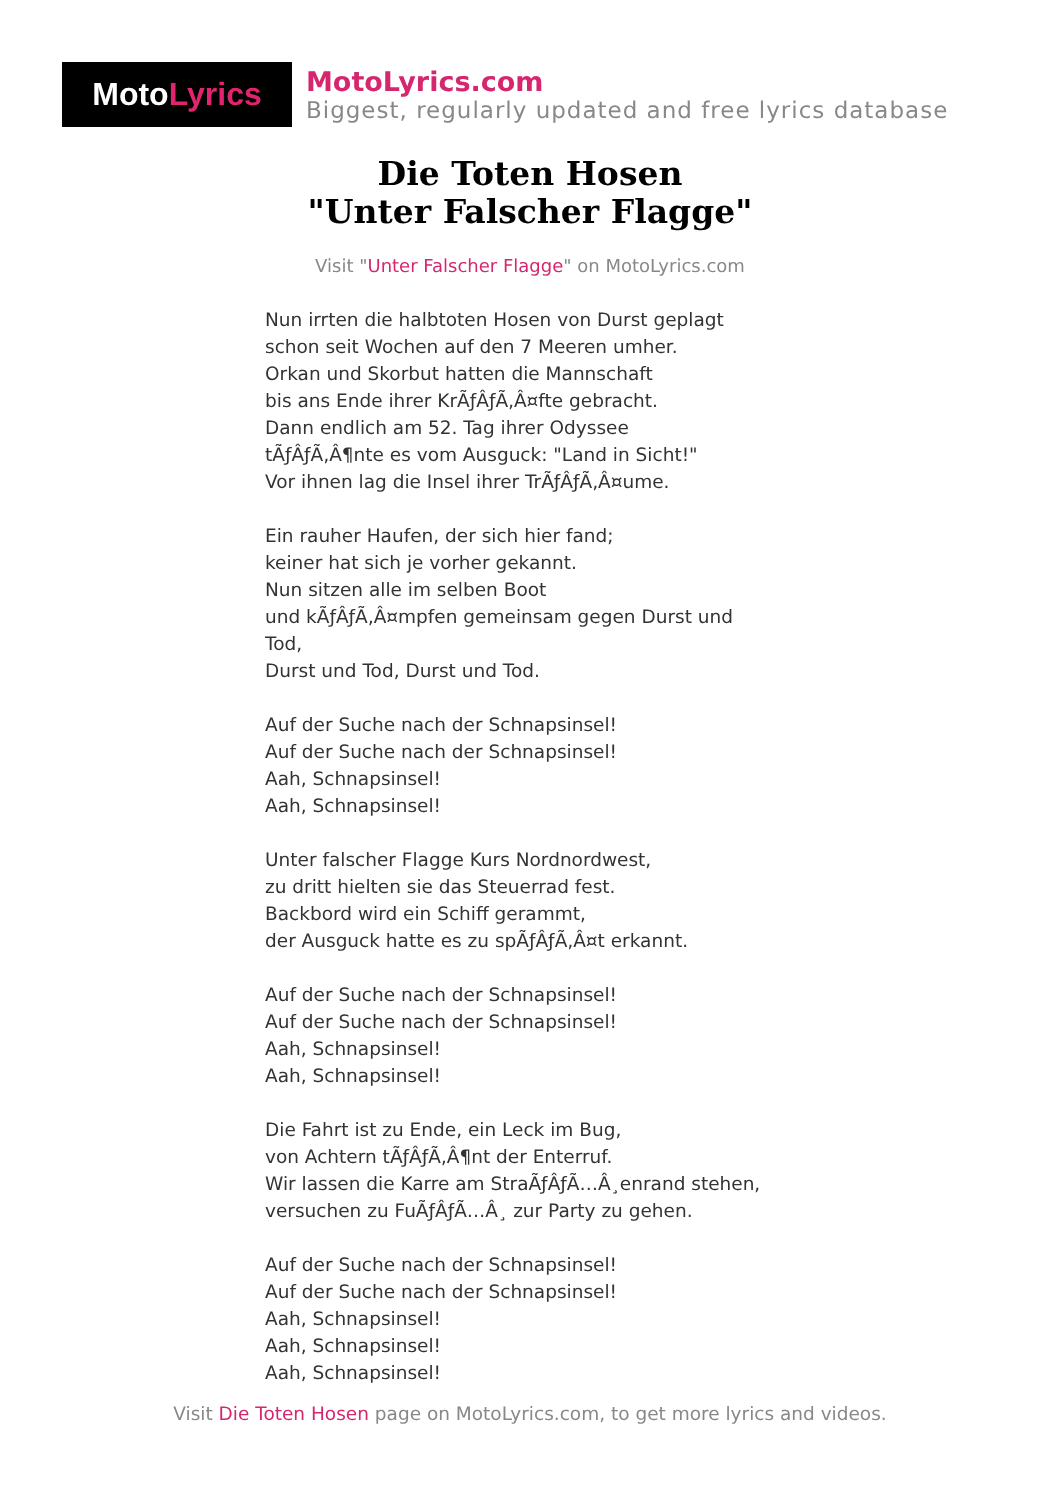Moto Lyrics
MotoLyrics.com
Biggest, regularly updated and free lyrics database
Die Toten Hosen
"Unter Falscher Flagge"
Visit "Unter Falscher Flagge" on MotoLyrics.com
Nun irrten die halbtoten Hosen von Durst geplagt
schon seit Wochen auf den 7 Meeren umher.
Orkan und Skorbut hatten die Mannschaft
bis ans Ende ihrer KrÃƒÂƒÃ‚Â¤fte gebracht.
Dann endlich am 52. Tag ihrer Odyssee
tÃƒÂƒÃ‚Â¶nte es vom Ausguck: "Land in Sicht!"
Vor ihnen lag die Insel ihrer TrÃƒÂƒÃ‚Â¤ume.
Ein rauher Haufen, der sich hier fand;
keiner hat sich je vorher gekannt.
Nun sitzen alle im selben Boot
und kÃƒÂƒÃ‚Â¤mpfen gemeinsam gegen Durst und
Tod,
Durst und Tod, Durst und Tod.
Auf der Suche nach der Schnapsinsel!
Auf der Suche nach der Schnapsinsel!
Aah, Schnapsinsel!
Aah, Schnapsinsel!
Unter falscher Flagge Kurs Nordnordwest,
zu dritt hielten sie das Steuerrad fest.
Backbord wird ein Schiff gerammt,
der Ausguck hatte es zu spÃƒÂƒÃ‚Â¤t erkannt.
Auf der Suche nach der Schnapsinsel!
Auf der Suche nach der Schnapsinsel!
Aah, Schnapsinsel!
Aah, Schnapsinsel!
Die Fahrt ist zu Ende, ein Leck im Bug,
von Achtern tÃƒÂƒÃ‚Â¶nt der Enterruf.
Wir lassen die Karre am StraÃƒÂƒÃ…Â¸enrand stehen,
versuchen zu FuÃƒÂƒÃ…Â¸ zur Party zu gehen.
Auf der Suche nach der Schnapsinsel!
Auf der Suche nach der Schnapsinsel!
Aah, Schnapsinsel!
Aah, Schnapsinsel!
Aah, Schnapsinsel!
Visit Die Toten Hosen page on MotoLyrics.com, to get more lyrics and videos.